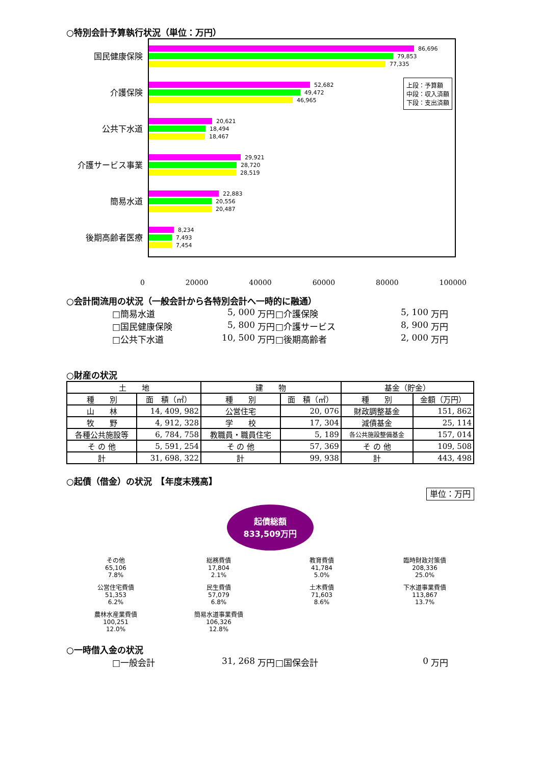○特別会計予算執行状況（単位：万円）
国民健康保険
介護保険
公共下水道
介護サービス事業
簡易水道
後期高齢者医療
86,696
79,853
77,335
52,682
49,472
46,965
20,621
18,494
18,467
29,921
28,720
28,519
22,883
20,556
20,487
8,234
7,493
7,454
上段：予算額
中段：収入済額
下段：支出済額
0 20000 40000 60000 80000 100000
○会計間流用の状況（一般会計から各特別会計へ一時的に融通）
□簡易水道 5, 000 万円 □介護保険 5, 100 万円 □国民健康保険 5, 800 万円 □介護サービス 8, 900 万円 □公共下水道 10, 500 万円 □後期高齢者 2, 000 万円
○財産の状況
| 土 地 | | 建 物 | | 基金（貯金） | |
| --- | --- | --- | --- | --- | --- |
| 種 別 | 面 積（㎡） | 種 別 | 面 積（㎡） | 種 別 | 金額（万円） |
| 山 林 | 14, 409, 982 | 公営住宅 | 20, 076 | 財政調整基金 | 151, 862 |
| 牧 野 | 4, 912, 328 | 学 校 | 17, 304 | 減債基金 | 25, 114 |
| 各種公共施設等 | 6, 784, 758 | 教職員・職員住宅 | 5, 189 | 各公共施設整備基金 | 157, 014 |
| そ の 他 | 5, 591, 254 | そ の 他 | 57, 369 | そ の 他 | 109, 508 |
| 計 | 31, 698, 322 | 計 | 99, 938 | 計 | 443, 498 |
○起債（借金）の状況　【年度末残高】
単位：万円
起債総額
833,509万円
その他
65,106
7.8%
総務費債
17,804
2.1%
教育費債
41,784
5.0%
臨時財政対策債
208,336
25.0%
公営住宅費債
51,353
6.2%
民生費債
57,079
6.8%
土木費債
71,603
8.6%
下水道事業費債
113,867
13.7%
農林水産業費債
100,251
12.0%
簡易水道事業費債
106,326
12.8%
○一時借入金の状況
□一般会計 31, 268 万円 □国保会計 0 万円